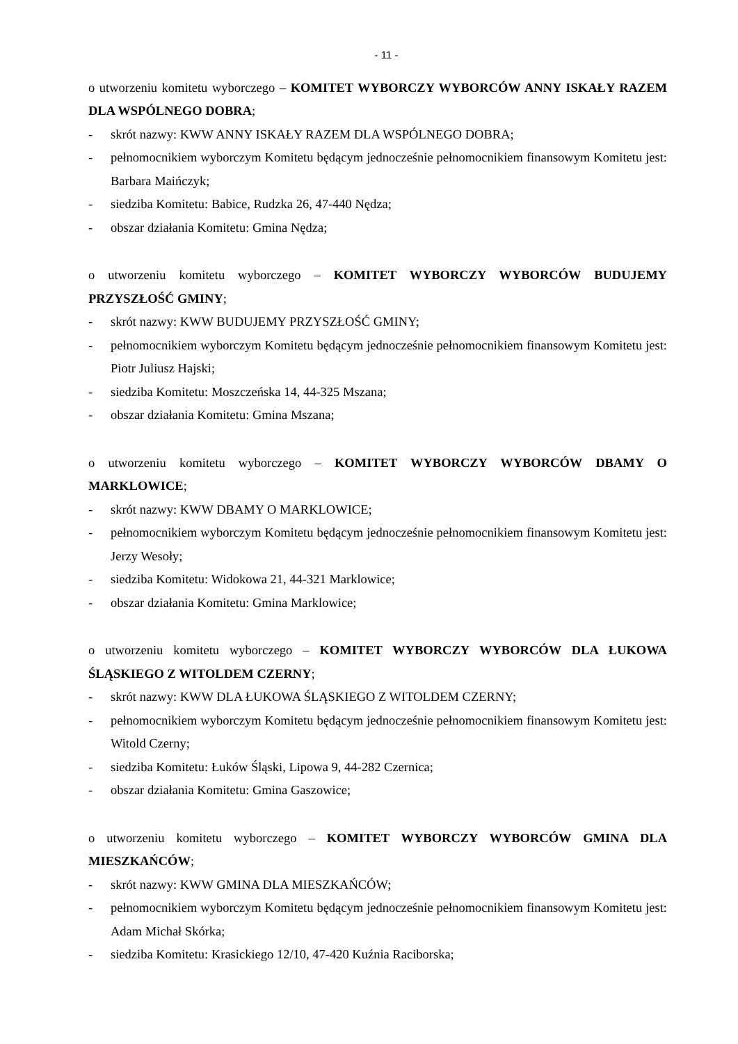- 11 -
o utworzeniu komitetu wyborczego – KOMITET WYBORCZY WYBORCÓW ANNY ISKAŁY RAZEM DLA WSPÓLNEGO DOBRA;
- skrót nazwy: KWW ANNY ISKAŁY RAZEM DLA WSPÓLNEGO DOBRA;
- pełnomocnikiem wyborczym Komitetu będącym jednocześnie pełnomocnikiem finansowym Komitetu jest: Barbara Maińczyk;
- siedziba Komitetu: Babice, Rudzka 26, 47-440 Nędza;
- obszar działania Komitetu: Gmina Nędza;
o utworzeniu komitetu wyborczego – KOMITET WYBORCZY WYBORCÓW BUDUJEMY PRZYSZŁOŚĆ GMINY;
- skrót nazwy: KWW BUDUJEMY PRZYSZŁOŚĆ GMINY;
- pełnomocnikiem wyborczym Komitetu będącym jednocześnie pełnomocnikiem finansowym Komitetu jest: Piotr Juliusz Hajski;
- siedziba Komitetu: Moszczeńska 14, 44-325 Mszana;
- obszar działania Komitetu: Gmina Mszana;
o utworzeniu komitetu wyborczego – KOMITET WYBORCZY WYBORCÓW DBAMY O MARKLOWICE;
- skrót nazwy: KWW DBAMY O MARKLOWICE;
- pełnomocnikiem wyborczym Komitetu będącym jednocześnie pełnomocnikiem finansowym Komitetu jest: Jerzy Wesoły;
- siedziba Komitetu: Widokowa 21, 44-321 Marklowice;
- obszar działania Komitetu: Gmina Marklowice;
o utworzeniu komitetu wyborczego – KOMITET WYBORCZY WYBORCÓW DLA ŁUKOWA ŚLĄSKIEGO Z WITOLDEM CZERNY;
- skrót nazwy: KWW DLA ŁUKOWA ŚLĄSKIEGO Z WITOLDEM CZERNY;
- pełnomocnikiem wyborczym Komitetu będącym jednocześnie pełnomocnikiem finansowym Komitetu jest: Witold Czerny;
- siedziba Komitetu: Łuków Śląski, Lipowa 9, 44-282 Czernica;
- obszar działania Komitetu: Gmina Gaszowice;
o utworzeniu komitetu wyborczego – KOMITET WYBORCZY WYBORCÓW GMINA DLA MIESZKAŃCÓW;
- skrót nazwy: KWW GMINA DLA MIESZKAŃCÓW;
- pełnomocnikiem wyborczym Komitetu będącym jednocześnie pełnomocnikiem finansowym Komitetu jest: Adam Michał Skórka;
- siedziba Komitetu: Krasickiego 12/10, 47-420 Kuźnia Raciborska;